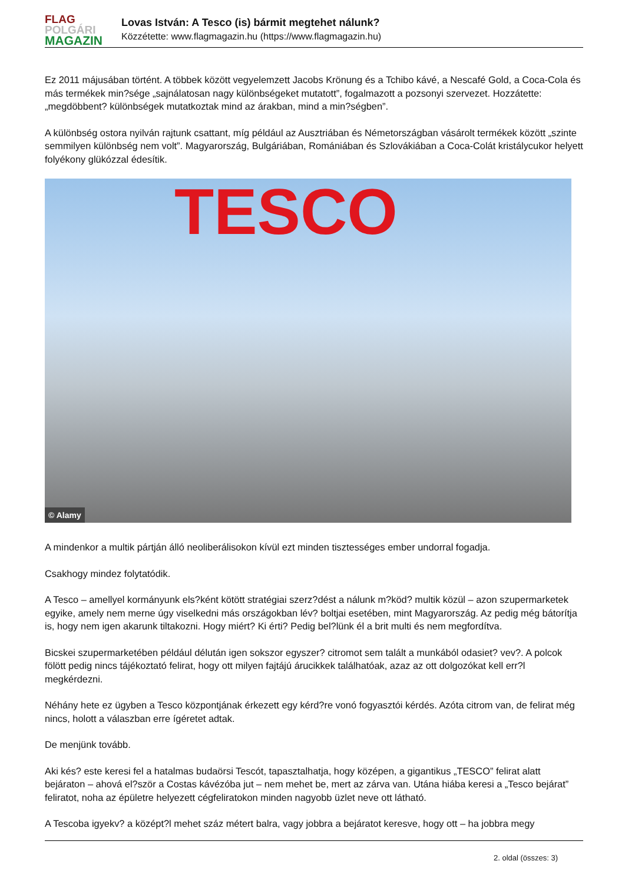FLAG
POLGÁRI
MAGAZIN
Lovas István: A Tesco (is) bármit megtehet nálunk?
Közzétette: www.flagmagazin.hu (https://www.flagmagazin.hu)
Ez 2011 májusában történt. A többek között vegyelemzett Jacobs Krönung és a Tchibo kávé, a Nescafé Gold, a Coca-Cola és más termékek min?sége „sajnálatosan nagy különbségeket mutatott”, fogalmazott a pozsonyi szervezet. Hozzátette: „megdöbbent? különbségek mutatkoztak mind az árakban, mind a min?ségben”.
A különbség ostora nyilván rajtunk csattant, míg például az Ausztriában és Németországban vásárolt termékek között „szinte semmilyen különbség nem volt”. Magyarország, Bulgáriában, Romániában és Szlovákiában a Coca-Colát kristálycukor helyett folyékony glükózzal édesítik.
TESCO
© Alamy
A mindenkor a multik pártján álló neoliberálisokon kívül ezt minden tisztességes ember undorral fogadja.
Csakhogy mindez folytatódik.
A Tesco – amellyel kormányunk els?ként kötött stratégiai szerz?dést a nálunk m?köd? multik közül – azon szupermarketek egyike, amely nem merne úgy viselkedni más országokban lév? boltjai esetében, mint Magyarország. Az pedig még bátorítja is, hogy nem igen akarunk tiltakozni. Hogy miért? Ki érti? Pedig bel?lünk él a brit multi és nem megfordítva.
Bicskei szupermarketében például délután igen sokszor egyszer? citromot sem talált a munkából odasiet? vev?. A polcok fölött pedig nincs tájékoztató felirat, hogy ott milyen fajtájú árucikkek találhatóak, azaz az ott dolgozókat kell err?l megkérdezni.
Néhány hete ez ügyben a Tesco központjának érkezett egy kérd?re vonó fogyasztói kérdés. Azóta citrom van, de felirat még nincs, holott a válaszban erre ígéretet adtak.
De menjünk tovább.
Aki kés? este keresi fel a hatalmas budaörsi Tescót, tapasztalhatja, hogy középen, a gigantikus „TESCO” felirat alatt bejáraton – ahová el?ször a Costas kávézóba jut – nem mehet be, mert az zárva van. Utána hiába keresi a „Tesco bejárat” feliratot, noha az épületre helyezett cégfeliratokon minden nagyobb üzlet neve ott látható.
A Tescoba igyekv? a középt?l mehet száz métert balra, vagy jobbra a bejáratot keresve, hogy ott – ha jobbra megy
2. oldal (összes: 3)